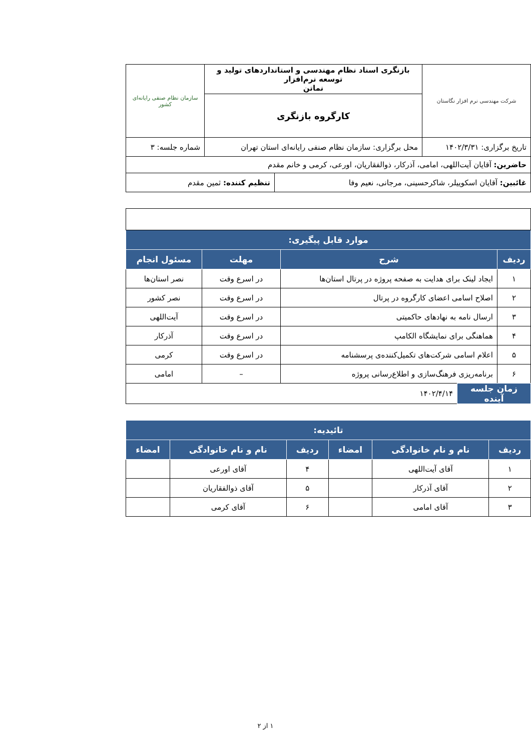| شرکت مهندسی نرم افزار نگاستان | بازنگری اسناد نظام مهندسی و استانداردهای تولید و توسعه نرم‌افزار نماتن | سازمان نظام صنفی رایانه‌ای کشور |
| | کارگروه بازنگری | |
| تاریخ برگزاری: ۱۴۰۲/۳/۳۱ | محل برگزاری: سازمان نظام صنفی رایانه‌ای استان تهران | شماره جلسه: ۳ |
| حاضرین: آقایان آیت‌اللهی، امامی، آذرکار، ذوالفقاریان، اورعی، کرمی و خانم مقدم | | |
| غائبین: آقایان اسکوییلر، شاکرحسینی، مرجانی، نعیم وفا | تنظیم کننده: ثمین مقدم |
| موارد قابل پیگیری: | | | |
| --- | --- | --- | --- |
| ردیف | شرح | مهلت | مسئول انجام |
| ۱ | ایجاد لینک برای هدایت به صفحه پروژه در پرتال استان‌ها | در اسرع وقت | نصر استان‌ها |
| ۲ | اصلاح اسامی اعضای کارگروه در پرتال | در اسرع وقت | نصر کشور |
| ۳ | ارسال نامه به نهادهای حاکمیتی | در اسرع وقت | آیت‌اللهی |
| ۴ | هماهنگی برای نمایشگاه الکامپ | در اسرع وقت | آذرکار |
| ۵ | اعلام اسامی شرکت‌های تکمیل‌کننده‌ی پرسشنامه | در اسرع وقت | کرمی |
| ۶ | برنامه‌ریزی فرهنگ‌سازی و اطلاع‌رسانی پروژه | – | امامی |
| زمان جلسه آینده | ۱۴۰۲/۴/۱۴ |
| تائیدیه: | | | | | |
| --- | --- | --- | --- | --- | --- |
| ردیف | نام و نام خانوادگی | امضاء | ردیف | نام و نام خانوادگی | امضاء |
| ۱ | آقای آیت‌اللهی | | ۴ | آقای اورعی | |
| ۲ | آقای آذرکار | | ۵ | آقای ذوالفقاریان | |
| ۳ | آقای امامی | | ۶ | آقای کرمی | |
۱ از ۲